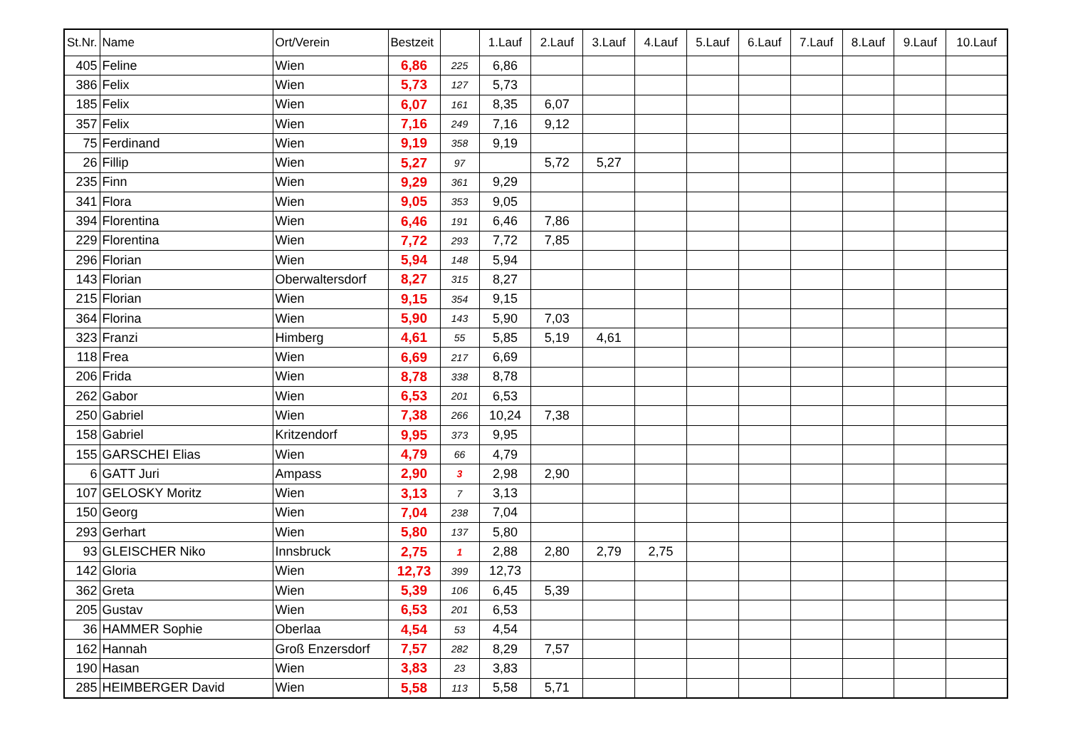| St.Nr. | Name | Ort/Verein | Bestzeit | | 1.Lauf | 2.Lauf | 3.Lauf | 4.Lauf | 5.Lauf | 6.Lauf | 7.Lauf | 8.Lauf | 9.Lauf | 10.Lauf |
| --- | --- | --- | --- | --- | --- | --- | --- | --- | --- | --- | --- | --- | --- | --- |
| 405 | Feline | Wien | 6,86 | 225 | 6,86 | | | | | | | | | |
| 386 | Felix | Wien | 5,73 | 127 | 5,73 | | | | | | | | | |
| 185 | Felix | Wien | 6,07 | 161 | 8,35 | 6,07 | | | | | | | | |
| 357 | Felix | Wien | 7,16 | 249 | 7,16 | 9,12 | | | | | | | | |
| 75 | Ferdinand | Wien | 9,19 | 358 | 9,19 | | | | | | | | | |
| 26 | Fillip | Wien | 5,27 | 97 | | 5,72 | 5,27 | | | | | | | |
| 235 | Finn | Wien | 9,29 | 361 | 9,29 | | | | | | | | | |
| 341 | Flora | Wien | 9,05 | 353 | 9,05 | | | | | | | | | |
| 394 | Florentina | Wien | 6,46 | 191 | 6,46 | 7,86 | | | | | | | | |
| 229 | Florentina | Wien | 7,72 | 293 | 7,72 | 7,85 | | | | | | | | |
| 296 | Florian | Wien | 5,94 | 148 | 5,94 | | | | | | | | | |
| 143 | Florian | Oberwaltersdorf | 8,27 | 315 | 8,27 | | | | | | | | | |
| 215 | Florian | Wien | 9,15 | 354 | 9,15 | | | | | | | | | |
| 364 | Florina | Wien | 5,90 | 143 | 5,90 | 7,03 | | | | | | | | |
| 323 | Franzi | Himberg | 4,61 | 55 | 5,85 | 5,19 | 4,61 | | | | | | | |
| 118 | Frea | Wien | 6,69 | 217 | 6,69 | | | | | | | | | |
| 206 | Frida | Wien | 8,78 | 338 | 8,78 | | | | | | | | | |
| 262 | Gabor | Wien | 6,53 | 201 | 6,53 | | | | | | | | | |
| 250 | Gabriel | Wien | 7,38 | 266 | 10,24 | 7,38 | | | | | | | | |
| 158 | Gabriel | Kritzendorf | 9,95 | 373 | 9,95 | | | | | | | | | |
| 155 | GARSCHEI Elias | Wien | 4,79 | 66 | 4,79 | | | | | | | | | |
| 6 | GATT Juri | Ampass | 2,90 | 3 | 2,98 | 2,90 | | | | | | | | |
| 107 | GELOSKY Moritz | Wien | 3,13 | 7 | 3,13 | | | | | | | | | |
| 150 | Georg | Wien | 7,04 | 238 | 7,04 | | | | | | | | | |
| 293 | Gerhart | Wien | 5,80 | 137 | 5,80 | | | | | | | | | |
| 93 | GLEISCHER Niko | Innsbruck | 2,75 | 1 | 2,88 | 2,80 | 2,79 | 2,75 | | | | | | |
| 142 | Gloria | Wien | 12,73 | 399 | 12,73 | | | | | | | | | |
| 362 | Greta | Wien | 5,39 | 106 | 6,45 | 5,39 | | | | | | | | |
| 205 | Gustav | Wien | 6,53 | 201 | 6,53 | | | | | | | | | |
| 36 | HAMMER Sophie | Oberlaa | 4,54 | 53 | 4,54 | | | | | | | | | |
| 162 | Hannah | Groß Enzersdorf | 7,57 | 282 | 8,29 | 7,57 | | | | | | | | |
| 190 | Hasan | Wien | 3,83 | 23 | 3,83 | | | | | | | | | |
| 285 | HEIMBERGER David | Wien | 5,58 | 113 | 5,58 | 5,71 | | | | | | | | |